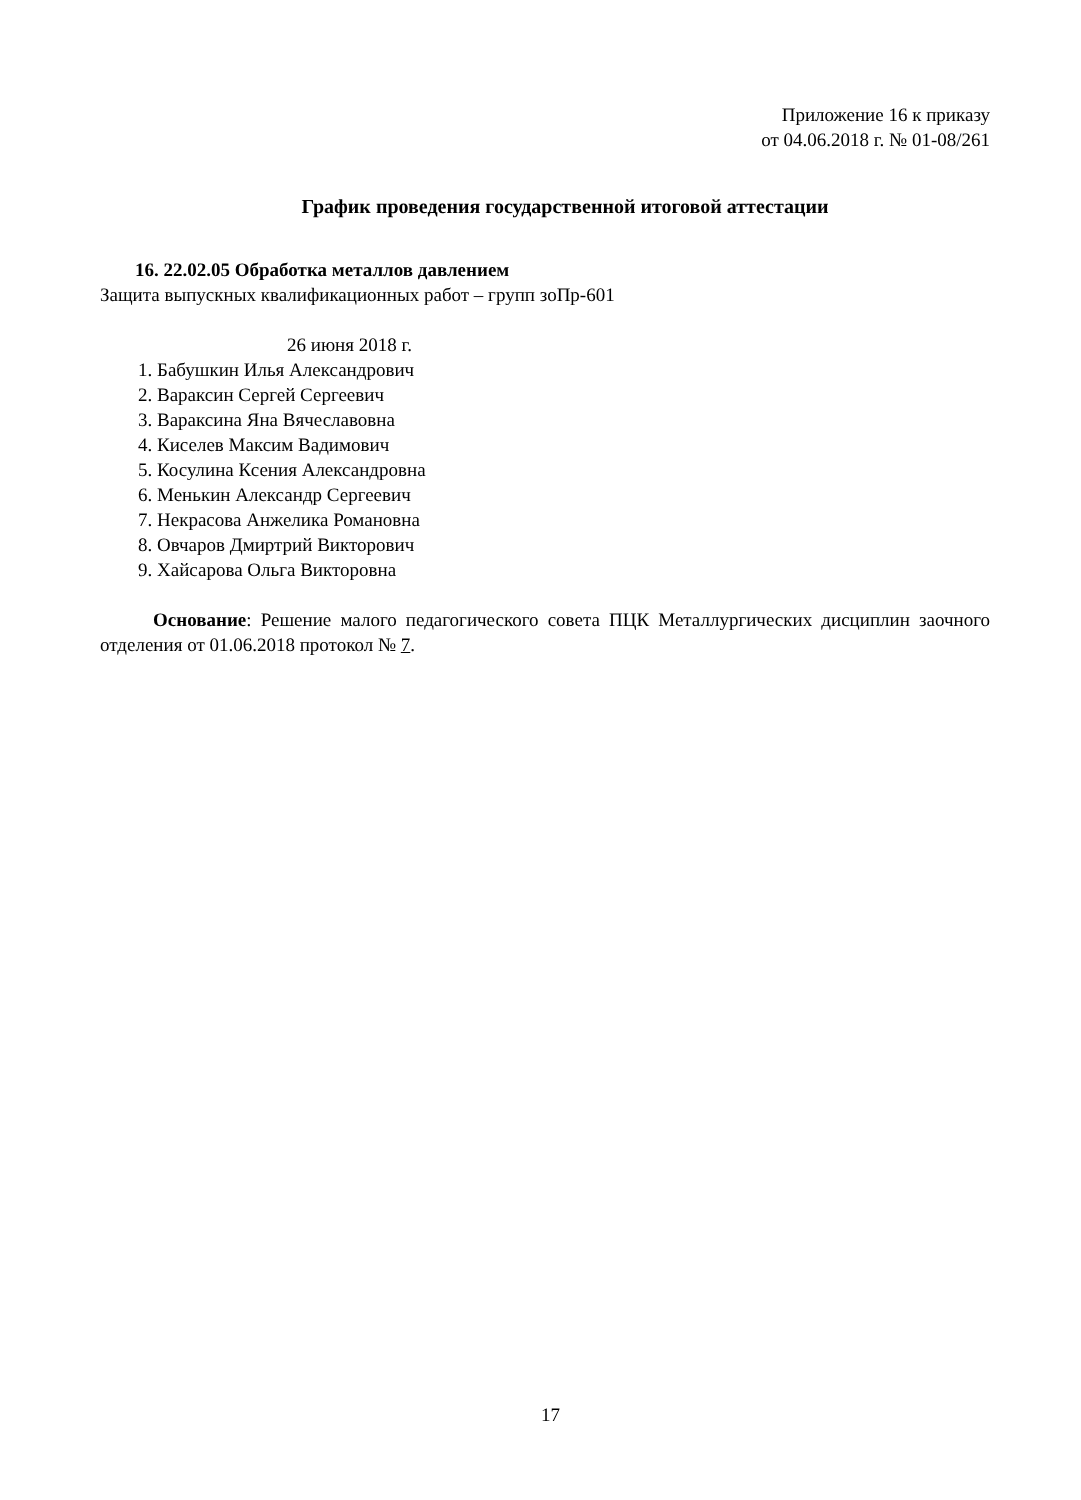Приложение 16 к приказу
от 04.06.2018 г. № 01-08/261
График проведения государственной итоговой аттестации
16. 22.02.05 Обработка металлов давлением
Защита выпускных квалификационных работ – групп зоПр-601
26 июня 2018 г.
1. Бабушкин Илья Александрович
2. Вараксин Сергей Сергеевич
3. Вараксина Яна Вячеславовна
4. Киселев Максим Вадимович
5. Косулина Ксения Александровна
6. Менькин Александр Сергеевич
7. Некрасова Анжелика Романовна
8. Овчаров Дмиртрий Викторович
9. Хайсарова Ольга Викторовна
Основание: Решение малого педагогического совета ПЦК Металлургических дисциплин заочного отделения от 01.06.2018 протокол № 7.
17